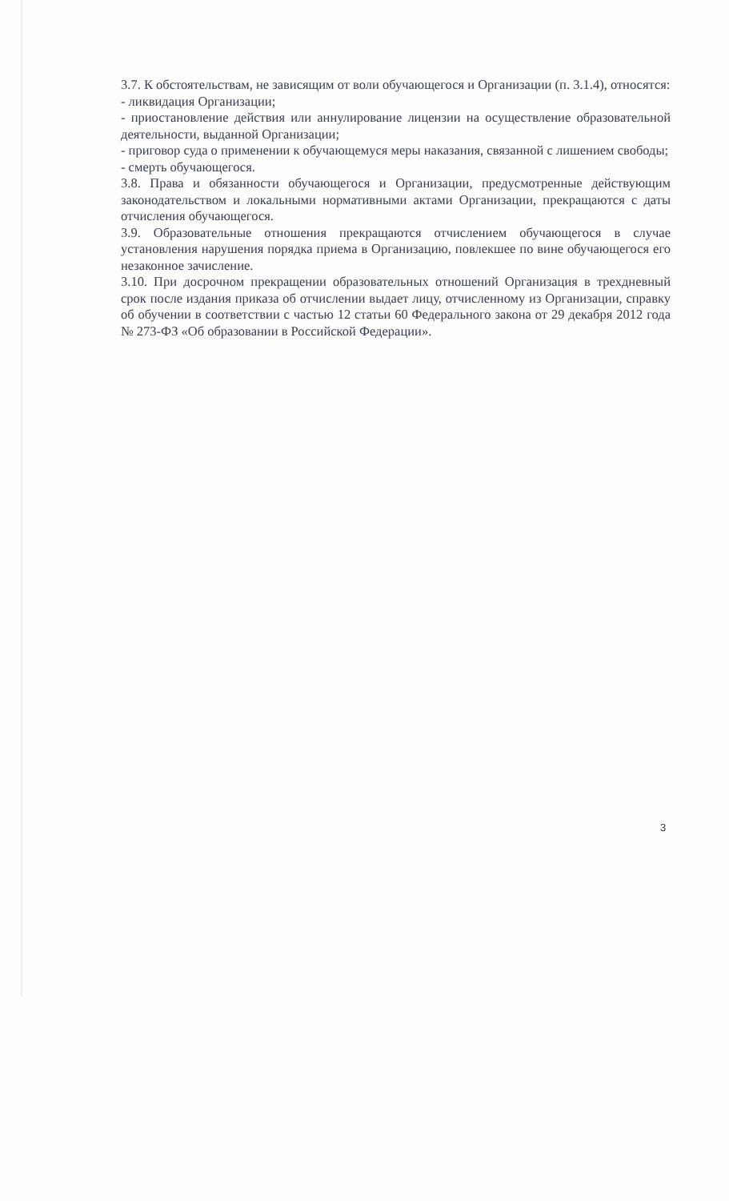3.7. К обстоятельствам, не зависящим от воли обучающегося и Организации (п. 3.1.4), относятся:
- ликвидация Организации;
- приостановление действия или аннулирование лицензии на осуществление образовательной деятельности, выданной Организации;
- приговор суда о применении к обучающемуся меры наказания, связанной с лишением свободы;
- смерть обучающегося.
3.8. Права и обязанности обучающегося и Организации, предусмотренные действующим законодательством и локальными нормативными актами Организации, прекращаются с даты отчисления обучающегося.
3.9. Образовательные отношения прекращаются отчислением обучающегося в случае установления нарушения порядка приема в Организацию, повлекшее по вине обучающегося его незаконное зачисление.
3.10. При досрочном прекращении образовательных отношений Организация в трехдневный срок после издания приказа об отчислении выдает лицу, отчисленному из Организации, справку об обучении в соответствии с частью 12 статьи 60 Федерального закона от 29 декабря 2012 года № 273-ФЗ «Об образовании в Российской Федерации».
3